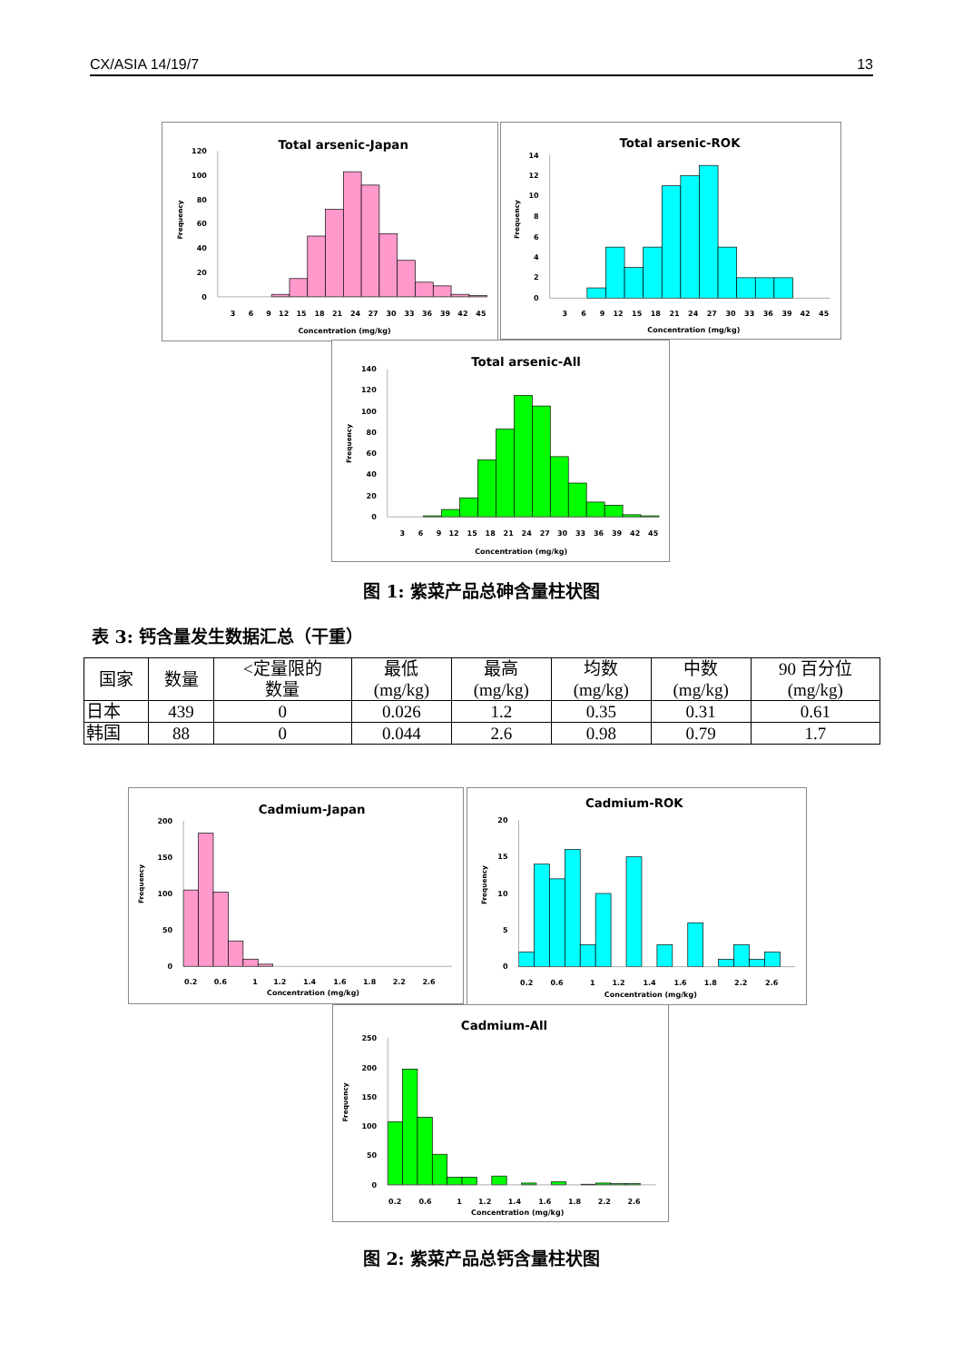CX/ASIA 14/19/7 13
Total arsenic-Japan
Frequency
0
20
40
60
80
100
120
3
6
9
12
15
18
21
24
27
30
33
36
39
42
45
Concentration (mg/kg)
Total arsenic-ROK
Frequency
0
2
4
6
8
10
12
14
3
6
9
12
15
18
21
24
27
30
33
36
39
42
45
Concentration (mg/kg)
Total arsenic-All
Frequency
0
20
40
60
80
100
120
140
3
6
9
12
15
18
21
24
27
30
33
36
39
42
45
Concentration (mg/kg)
图 1: 紫菜产品总砷含量柱状图
表 3: 钙含量发生数据汇总（干重）
| 国家 | 数量 | <定量限的 数量 | 最低 (mg/kg) | 最高 (mg/kg) | 均数 (mg/kg) | 中数 (mg/kg) | 90 百分位 (mg/kg) |
| --- | --- | --- | --- | --- | --- | --- | --- |
| 日本 | 439 | 0 | 0.026 | 1.2 | 0.35 | 0.31 | 0.61 |
| 韩国 | 88 | 0 | 0.044 | 2.6 | 0.98 | 0.79 | 1.7 |
Cadmium-Japan
Frequency
0
50
100
150
200
0.2
0.6
1
1.2
1.4
1.6
1.8
2.2
2.6
Concentration (mg/kg)
Cadmium-ROK
Frequency
0
5
10
15
20
0.2
0.6
1
1.2
1.4
1.6
1.8
2.2
2.6
Concentration (mg/kg)
Cadmium-All
Frequency
0
50
100
150
200
250
0.2
0.6
1
1.2
1.4
1.6
1.8
2.2
2.6
Concentration (mg/kg)
图 2: 紫菜产品总钙含量柱状图